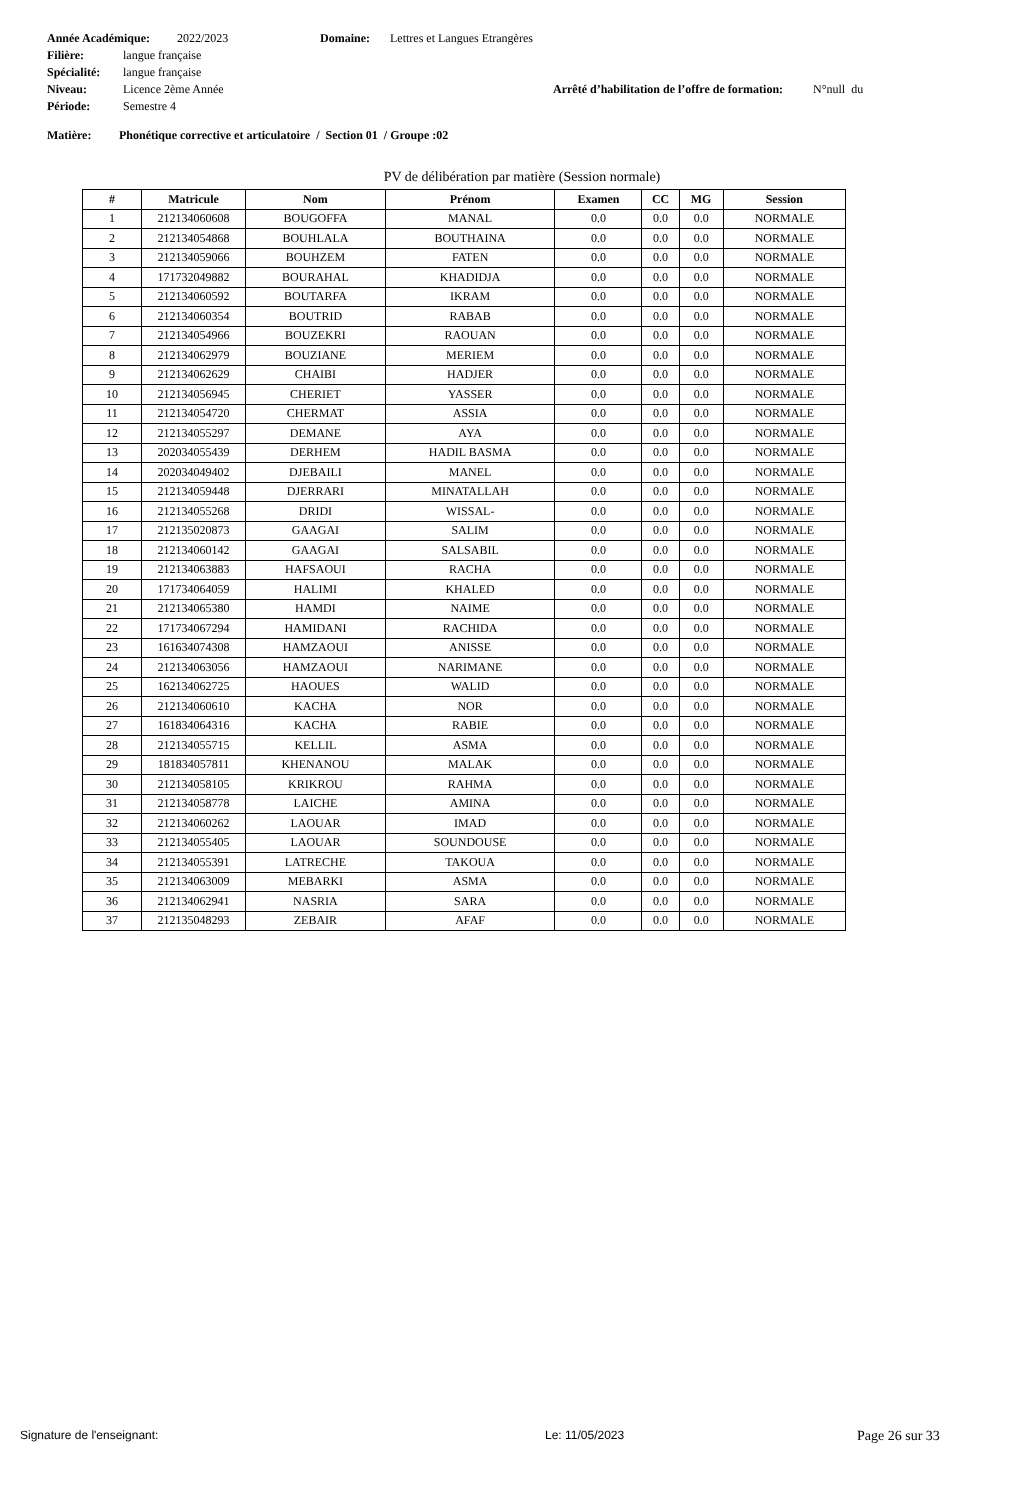Année Académique: 2022/2023 Domaine: Lettres et Langues Etrangères
Filière: langue française
Spécialité: langue française
Niveau: Licence 2ème Année Arrêté d’habilitation de l’offre de formation: N°null du
Période: Semestre 4
Matière: Phonétique corrective et articulatoire / Section 01 / Groupe :02
PV de délibération par matière (Session normale)
| # | Matricule | Nom | Prénom | Examen | CC | MG | Session |
| --- | --- | --- | --- | --- | --- | --- | --- |
| 1 | 212134060608 | BOUGOFFA | MANAL | 0.0 | 0.0 | 0.0 | NORMALE |
| 2 | 212134054868 | BOUHLALA | BOUTHAINA | 0.0 | 0.0 | 0.0 | NORMALE |
| 3 | 212134059066 | BOUHZEM | FATEN | 0.0 | 0.0 | 0.0 | NORMALE |
| 4 | 171732049882 | BOURAHAL | KHADIDJA | 0.0 | 0.0 | 0.0 | NORMALE |
| 5 | 212134060592 | BOUTARFA | IKRAM | 0.0 | 0.0 | 0.0 | NORMALE |
| 6 | 212134060354 | BOUTRID | RABAB | 0.0 | 0.0 | 0.0 | NORMALE |
| 7 | 212134054966 | BOUZEKRI | RAOUAN | 0.0 | 0.0 | 0.0 | NORMALE |
| 8 | 212134062979 | BOUZIANE | MERIEM | 0.0 | 0.0 | 0.0 | NORMALE |
| 9 | 212134062629 | CHAIBI | HADJER | 0.0 | 0.0 | 0.0 | NORMALE |
| 10 | 212134056945 | CHERIET | YASSER | 0.0 | 0.0 | 0.0 | NORMALE |
| 11 | 212134054720 | CHERMAT | ASSIA | 0.0 | 0.0 | 0.0 | NORMALE |
| 12 | 212134055297 | DEMANE | AYA | 0.0 | 0.0 | 0.0 | NORMALE |
| 13 | 202034055439 | DERHEM | HADIL BASMA | 0.0 | 0.0 | 0.0 | NORMALE |
| 14 | 202034049402 | DJEBAILI | MANEL | 0.0 | 0.0 | 0.0 | NORMALE |
| 15 | 212134059448 | DJERRARI | MINATALLAH | 0.0 | 0.0 | 0.0 | NORMALE |
| 16 | 212134055268 | DRIDI | WISSAL- | 0.0 | 0.0 | 0.0 | NORMALE |
| 17 | 212135020873 | GAAGAI | SALIM | 0.0 | 0.0 | 0.0 | NORMALE |
| 18 | 212134060142 | GAAGAI | SALSABIL | 0.0 | 0.0 | 0.0 | NORMALE |
| 19 | 212134063883 | HAFSAOUI | RACHA | 0.0 | 0.0 | 0.0 | NORMALE |
| 20 | 171734064059 | HALIMI | KHALED | 0.0 | 0.0 | 0.0 | NORMALE |
| 21 | 212134065380 | HAMDI | NAIME | 0.0 | 0.0 | 0.0 | NORMALE |
| 22 | 171734067294 | HAMIDANI | RACHIDA | 0.0 | 0.0 | 0.0 | NORMALE |
| 23 | 161634074308 | HAMZAOUI | ANISSE | 0.0 | 0.0 | 0.0 | NORMALE |
| 24 | 212134063056 | HAMZAOUI | NARIMANE | 0.0 | 0.0 | 0.0 | NORMALE |
| 25 | 162134062725 | HAOUES | WALID | 0.0 | 0.0 | 0.0 | NORMALE |
| 26 | 212134060610 | KACHA | NOR | 0.0 | 0.0 | 0.0 | NORMALE |
| 27 | 161834064316 | KACHA | RABIE | 0.0 | 0.0 | 0.0 | NORMALE |
| 28 | 212134055715 | KELLIL | ASMA | 0.0 | 0.0 | 0.0 | NORMALE |
| 29 | 181834057811 | KHENANOU | MALAK | 0.0 | 0.0 | 0.0 | NORMALE |
| 30 | 212134058105 | KRIKROU | RAHMA | 0.0 | 0.0 | 0.0 | NORMALE |
| 31 | 212134058778 | LAICHE | AMINA | 0.0 | 0.0 | 0.0 | NORMALE |
| 32 | 212134060262 | LAOUAR | IMAD | 0.0 | 0.0 | 0.0 | NORMALE |
| 33 | 212134055405 | LAOUAR | SOUNDOUSE | 0.0 | 0.0 | 0.0 | NORMALE |
| 34 | 212134055391 | LATRECHE | TAKOUA | 0.0 | 0.0 | 0.0 | NORMALE |
| 35 | 212134063009 | MEBARKI | ASMA | 0.0 | 0.0 | 0.0 | NORMALE |
| 36 | 212134062941 | NASRIA | SARA | 0.0 | 0.0 | 0.0 | NORMALE |
| 37 | 212135048293 | ZEBAIR | AFAF | 0.0 | 0.0 | 0.0 | NORMALE |
Signature de l'enseignant: Le: 11/05/2023 Page 26 sur 33